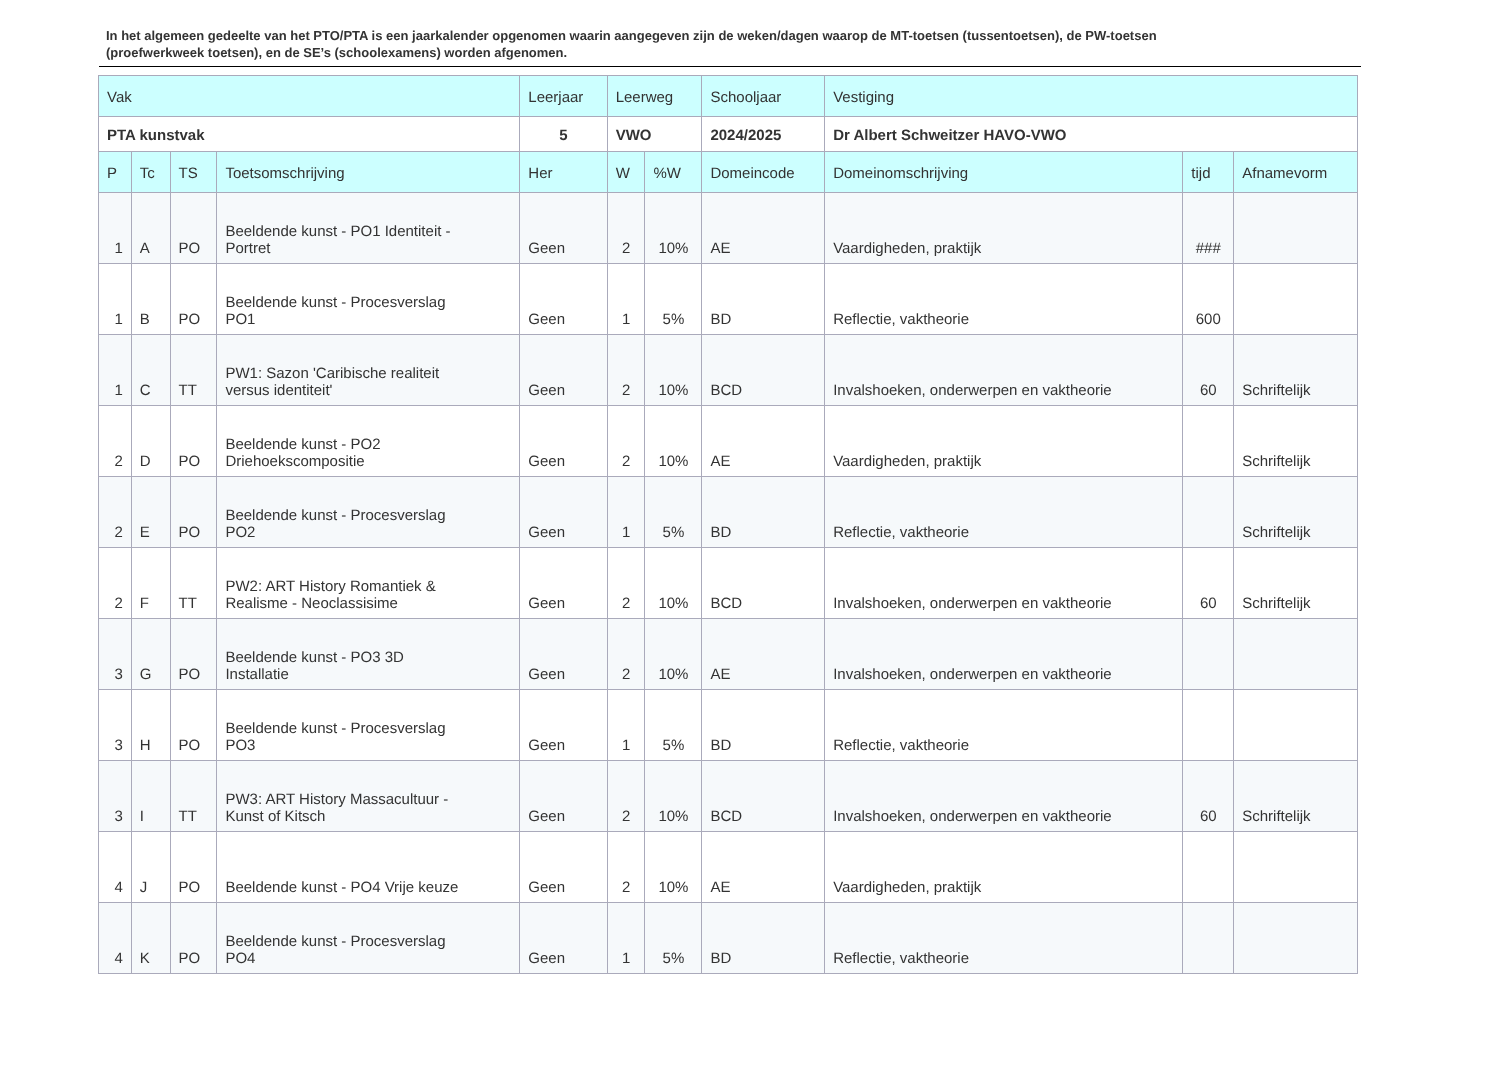In het algemeen gedeelte van het PTO/PTA is een jaarkalender opgenomen waarin aangegeven zijn de weken/dagen waarop de MT-toetsen (tussentoetsen), de PW-toetsen (proefwerkweek toetsen), en de SE’s (schoolexamens) worden afgenomen.
| Vak | | | | Leerjaar | Leerweg | | Schooljaar | Vestiging | | |
| --- | --- | --- | --- | --- | --- | --- | --- | --- | --- | --- |
| PTA kunstvak | | | | 5 | VWO | | 2024/2025 | Dr Albert Schweitzer HAVO-VWO | | |
| P | Tc | TS | Toetsomschrijving | Her | W | %W | Domeincode | Domeinomschrijving | tijd | Afnamevorm |
| 1 | A | PO | Beeldende kunst - PO1 Identiteit - Portret | Geen | 2 | 10% | AE | Vaardigheden, praktijk | ### | |
| 1 | B | PO | Beeldende kunst - Procesverslag PO1 | Geen | 1 | 5% | BD | Reflectie, vaktheorie | 600 | |
| 1 | C | TT | PW1: Sazon 'Caribische realiteit versus identiteit' | Geen | 2 | 10% | BCD | Invalshoeken, onderwerpen en vaktheorie | 60 | Schriftelijk |
| 2 | D | PO | Beeldende kunst - PO2 Driehoekscompositie | Geen | 2 | 10% | AE | Vaardigheden, praktijk | | Schriftelijk |
| 2 | E | PO | Beeldende kunst - Procesverslag PO2 | Geen | 1 | 5% | BD | Reflectie, vaktheorie | | Schriftelijk |
| 2 | F | TT | PW2: ART History Romantiek & Realisme - Neoclassisime | Geen | 2 | 10% | BCD | Invalshoeken, onderwerpen en vaktheorie | 60 | Schriftelijk |
| 3 | G | PO | Beeldende kunst - PO3 3D Installatie | Geen | 2 | 10% | AE | Invalshoeken, onderwerpen en vaktheorie | | |
| 3 | H | PO | Beeldende kunst - Procesverslag PO3 | Geen | 1 | 5% | BD | Reflectie, vaktheorie | | |
| 3 | I | TT | PW3: ART History Massacultuur - Kunst of Kitsch | Geen | 2 | 10% | BCD | Invalshoeken, onderwerpen en vaktheorie | 60 | Schriftelijk |
| 4 | J | PO | Beeldende kunst - PO4 Vrije keuze | Geen | 2 | 10% | AE | Vaardigheden, praktijk | | |
| 4 | K | PO | Beeldende kunst - Procesverslag PO4 | Geen | 1 | 5% | BD | Reflectie, vaktheorie | | |